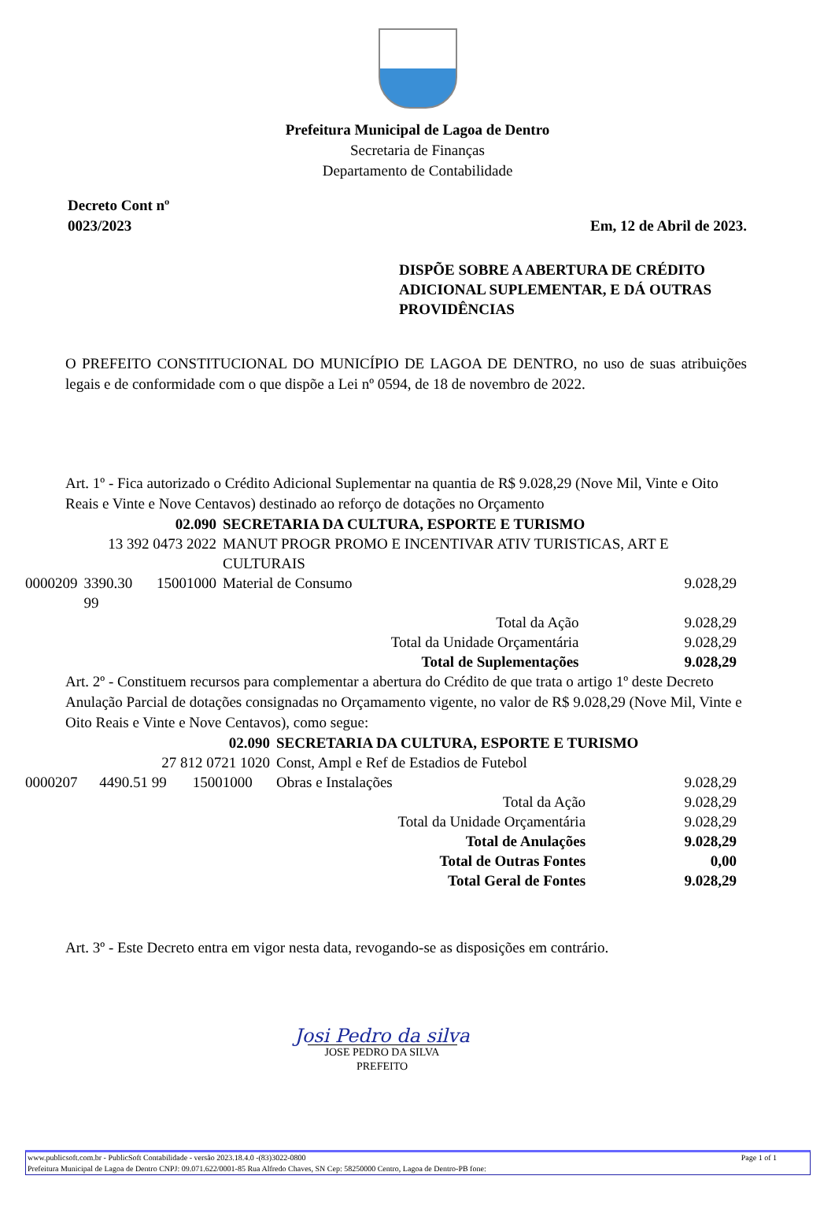Prefeitura Municipal de Lagoa de Dentro
Secretaria de Finanças
Departamento de Contabilidade
Decreto Cont nº
0023/2023
Em, 12 de Abril de 2023.
DISPÕE SOBRE A ABERTURA DE CRÉDITO ADICIONAL SUPLEMENTAR, E DÁ OUTRAS PROVIDÊNCIAS
O PREFEITO CONSTITUCIONAL DO MUNICÍPIO DE LAGOA DE DENTRO, no uso de suas atribuições legais e de conformidade com o que dispõe a Lei nº 0594, de 18 de novembro de 2022.
Art. 1º - Fica autorizado o Crédito Adicional Suplementar na quantia de R$ 9.028,29 (Nove Mil, Vinte e Oito Reais e Vinte e Nove Centavos) destinado ao reforço de dotações no Orçamento
| 02.090 | | | SECRETARIA DA CULTURA, ESPORTE E TURISMO | |
| 13 392 0473 2022 | | | MANUT PROGR PROMO E INCENTIVAR ATIV TURISTICAS, ART E CULTURAIS | |
| 0000209 | 3390.30 99 | 15001000 | Material de Consumo | 9.028,29 |
| Total da Ação | | | | 9.028,29 |
| Total da Unidade Orçamentária | | | | 9.028,29 |
| Total de Suplementações | | | | 9.028,29 |
Art. 2º - Constituem recursos para complementar a abertura do Crédito de que trata o artigo 1º deste Decreto Anulação Parcial de dotações consignadas no Orçamamento vigente, no valor de R$ 9.028,29 (Nove Mil, Vinte e Oito Reais e Vinte e Nove Centavos), como segue:
| 02.090 | | | SECRETARIA DA CULTURA, ESPORTE E TURISMO | |
| 27 812 0721 1020 | | | Const, Ampl e Ref de Estadios de Futebol | |
| 0000207 | 4490.51 99 | 15001000 | Obras e Instalações | 9.028,29 |
| Total da Ação | | | | 9.028,29 |
| Total da Unidade Orçamentária | | | | 9.028,29 |
| Total de Anulações | | | | 9.028,29 |
| Total de Outras Fontes | | | | 0,00 |
| Total Geral de Fontes | | | | 9.028,29 |
Art. 3º - Este Decreto entra em vigor nesta data, revogando-se as disposições em contrário.
Josi Pedro da silva
JOSE PEDRO DA SILVA
PREFEITO
www.publicsoft.com.br - PublicSoft Contabilidade - versão 2023.18.4.0 -(83)3022-0800 Page 1 of 1
Prefeitura Municipal de Lagoa de Dentro CNPJ: 09.071.622/0001-85 Rua Alfredo Chaves, SN Cep: 58250000 Centro, Lagoa de Dentro-PB fone: